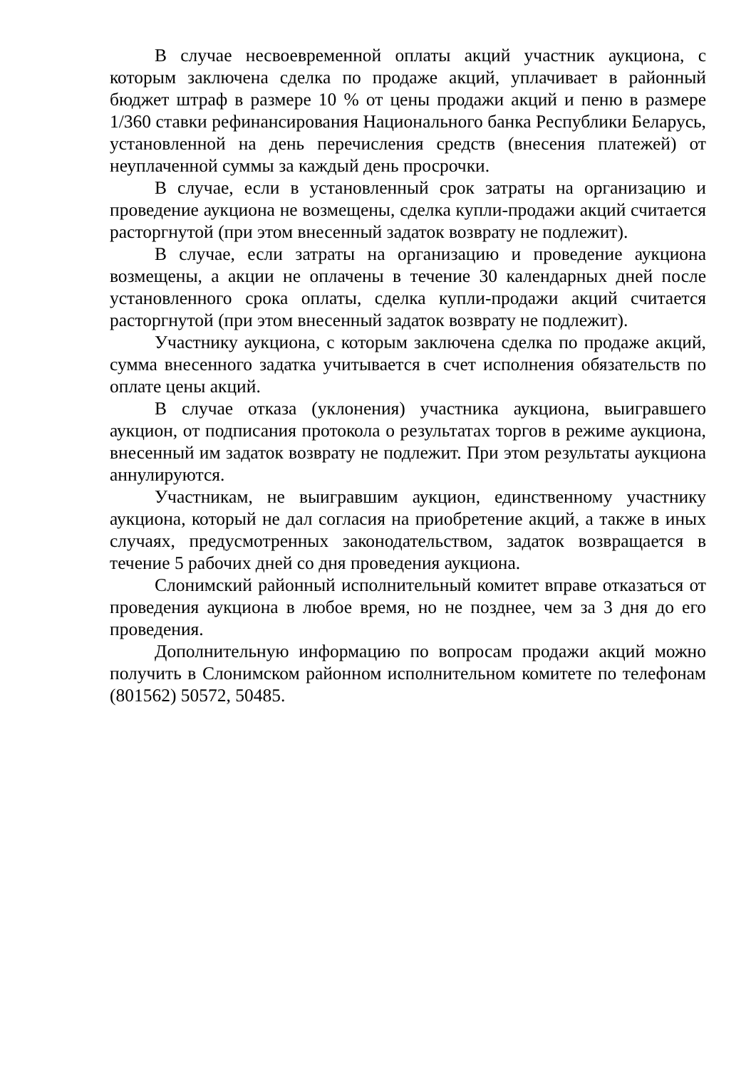В случае несвоевременной оплаты акций участник аукциона, с которым заключена сделка по продаже акций, уплачивает в районный бюджет штраф в размере 10 % от цены продажи акций и пеню в размере 1/360 ставки рефинансирования Национального банка Республики Беларусь, установленной на день перечисления средств (внесения платежей) от неуплаченной суммы за каждый день просрочки.
В случае, если в установленный срок затраты на организацию и проведение аукциона не возмещены, сделка купли-продажи акций считается расторгнутой (при этом внесенный задаток возврату не подлежит).
В случае, если затраты на организацию и проведение аукциона возмещены, а акции не оплачены в течение 30 календарных дней после установленного срока оплаты, сделка купли-продажи акций считается расторгнутой (при этом внесенный задаток возврату не подлежит).
Участнику аукциона, с которым заключена сделка по продаже акций, сумма внесенного задатка учитывается в счет исполнения обязательств по оплате цены акций.
В случае отказа (уклонения) участника аукциона, выигравшего аукцион, от подписания протокола о результатах торгов в режиме аукциона, внесенный им задаток возврату не подлежит. При этом результаты аукциона аннулируются.
Участникам, не выигравшим аукцион, единственному участнику аукциона, который не дал согласия на приобретение акций, а также в иных случаях, предусмотренных законодательством, задаток возвращается в течение 5 рабочих дней со дня проведения аукциона.
Слонимский районный исполнительный комитет вправе отказаться от проведения аукциона в любое время, но не позднее, чем за 3 дня до его проведения.
Дополнительную информацию по вопросам продажи акций можно получить в Слонимском районном исполнительном комитете по телефонам (801562) 50572, 50485.